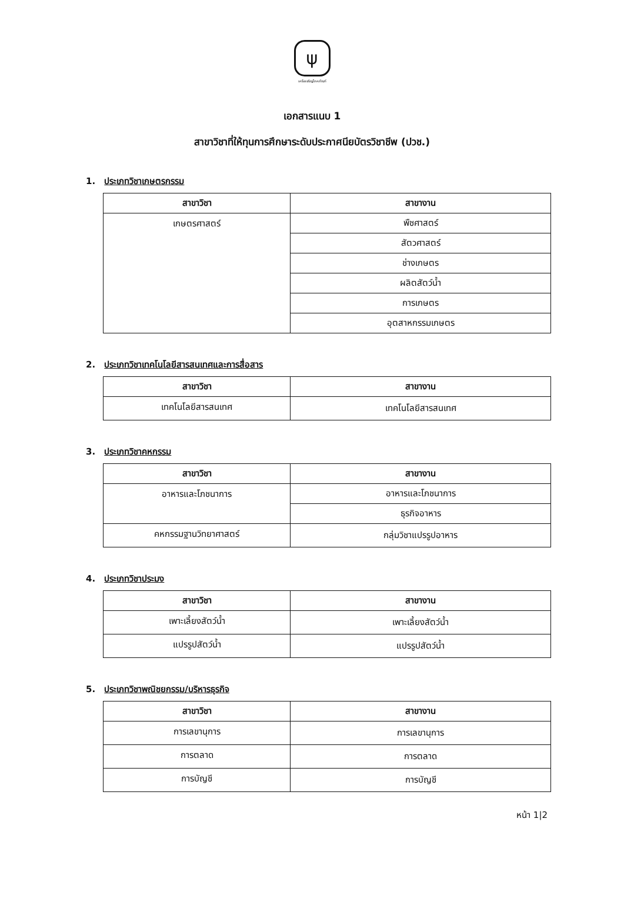ψ
เครือเจริญโภคภัณฑ์
เอกสารแนบ 1
สาขาวิชาที่ให้ทุนการศึกษาระดับประกาศนียบัตรวิชาชีพ (ปวช.)
1. ประเภทวิชาเกษตรกรรม
| สาขาวิชา | สาขางาน |
| --- | --- |
| เกษตรศาสตร์ | พืชศาสตร์ |
| | สัตวศาสตร์ |
| | ช่างเกษตร |
| | ผลิตสัตว์น้ำ |
| | การเกษตร |
| | อุตสาหกรรมเกษตร |
2. ประเภทวิชาเทคโนโลยีสารสนเทศและการสื่อสาร
| สาขาวิชา | สาขางาน |
| --- | --- |
| เทคโนโลยีสารสนเทศ | เทคโนโลยีสารสนเทศ |
3. ประเภทวิชาคหกรรม
| สาขาวิชา | สาขางาน |
| --- | --- |
| อาหารและโภชนาการ | อาหารและโภชนาการ |
| | ธุรกิจอาหาร |
| คหกรรมฐานวิทยาศาสตร์ | กลุ่มวิชาแปรรูปอาหาร |
4. ประเภทวิชาประมง
| สาขาวิชา | สาขางาน |
| --- | --- |
| เพาะเลี้ยงสัตว์น้ำ | เพาะเลี้ยงสัตว์น้ำ |
| แปรรูปสัตว์น้ำ | แปรรูปสัตว์น้ำ |
5. ประเภทวิชาพณิชยกรรม/บริหารธุรกิจ
| สาขาวิชา | สาขางาน |
| --- | --- |
| การเลขานุการ | การเลขานุการ |
| การตลาด | การตลาด |
| การบัญชี | การบัญชี |
หน้า 1|2